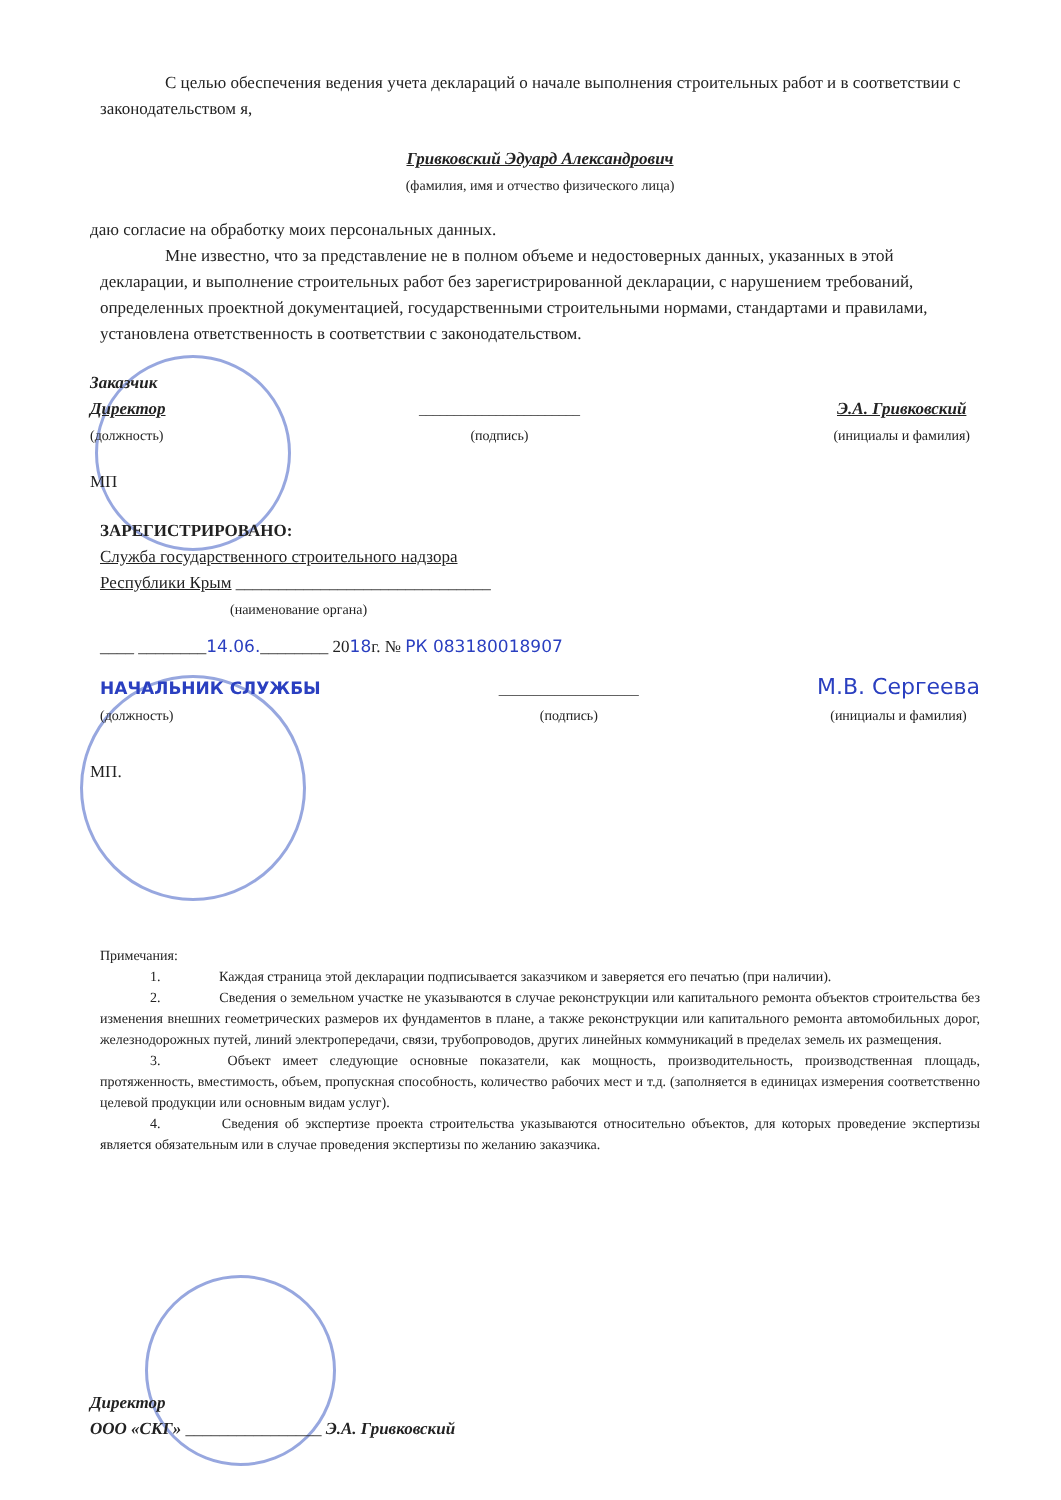С целью обеспечения ведения учета деклараций о начале выполнения строительных работ и в соответствии с законодательством я,
Гривковский Эдуард Александрович
(фамилия, имя и отчество физического лица)
даю согласие на обработку моих персональных данных.
Мне известно, что за представление не в полном объеме и недостоверных данных, указанных в этой декларации, и выполнение строительных работ без зарегистрированной декларации, с нарушением требований, определенных проектной документацией, государственными строительными нормами, стандартами и правилами, установлена ответственность в соответствии с законодательством.
Заказчик
Директор
(должность)
_______________________
(подпись)
Э.А. Гривковский
(инициалы и фамилия)
МП
ЗАРЕГИСТРИРОВАНО:
Служба государственного строительного надзора
Республики Крым ______________________________
(наименование органа)
____ ________14.06.________ 2018г. № РК 083180018907
НАЧАЛЬНИК СЛУЖБЫ
(должность)
____________________
(подпись)
М.В. Сергеева
(инициалы и фамилия)
МП.
Примечания:
1. Каждая страница этой декларации подписывается заказчиком и заверяется его печатью (при наличии).
2. Сведения о земельном участке не указываются в случае реконструкции или капитального ремонта объектов строительства без изменения внешних геометрических размеров их фундаментов в плане, а также реконструкции или капитального ремонта автомобильных дорог, железнодорожных путей, линий электропередачи, связи, трубопроводов, других линейных коммуникаций в пределах земель их размещения.
3. Объект имеет следующие основные показатели, как мощность, производительность, производственная площадь, протяженность, вместимость, объем, пропускная способность, количество рабочих мест и т.д. (заполняется в единицах измерения соответственно целевой продукции или основным видам услуг).
4. Сведения об экспертизе проекта строительства указываются относительно объектов, для которых проведение экспертизы является обязательным или в случае проведения экспертизы по желанию заказчика.
Директор
ООО «СКГ» ________________ Э.А. Гривковский